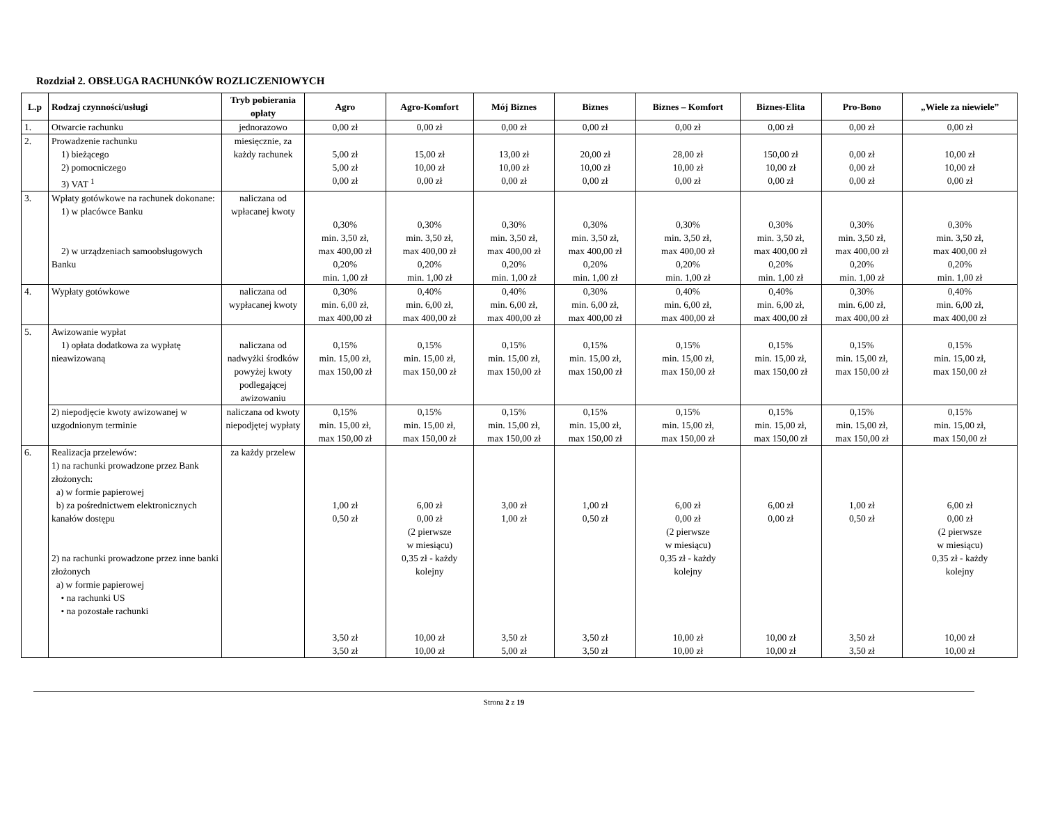Rozdział 2. OBSŁUGA RACHUNKÓW ROZLICZENIOWYCH
| L.p | Rodzaj czynności/usługi | Tryb pobierania opłaty | Agro | Agro-Komfort | Mój Biznes | Biznes | Biznes – Komfort | Biznes-Elita | Pro-Bono | „Wiele za niewiele” |
| --- | --- | --- | --- | --- | --- | --- | --- | --- | --- | --- |
| 1. | Otwarcie rachunku | jednorazowo | 0,00 zł | 0,00 zł | 0,00 zł | 0,00 zł | 0,00 zł | 0,00 zł | 0,00 zł | 0,00 zł |
| 2. | Prowadzenie rachunku 1) bieżącego 2) pomocniczego 3) VAT <sup>1</sup> | miesięcznie, za każdy rachunek | 5,00 zł 5,00 zł 0,00 zł | 15,00 zł 10,00 zł 0,00 zł | 13,00 zł 10,00 zł 0,00 zł | 20,00 zł 10,00 zł 0,00 zł | 28,00 zł 10,00 zł 0,00 zł | 150,00 zł 10,00 zł 0,00 zł | 0,00 zł 0,00 zł 0,00 zł | 10,00 zł 10,00 zł 0,00 zł |
| 3. | Wpłaty gotówkowe na rachunek dokonane: 1) w placówce Banku 2) w urządzeniach samoobsługowych Banku | naliczana od wpłacanej kwoty | 0,30% min. 3,50 zł, max 400,00 zł 0,20% min. 1,00 zł | 0,30% min. 3,50 zł, max 400,00 zł 0,20% min. 1,00 zł | 0,30% min. 3,50 zł, max 400,00 zł 0,20% min. 1,00 zł | 0,30% min. 3,50 zł, max 400,00 zł 0,20% min. 1,00 zł | 0,30% min. 3,50 zł, max 400,00 zł 0,20% min. 1,00 zł | 0,30% min. 3,50 zł, max 400,00 zł 0,20% min. 1,00 zł | 0,30% min. 3,50 zł, max 400,00 zł 0,20% min. 1,00 zł | 0,30% min. 3,50 zł, max 400,00 zł 0,20% min. 1,00 zł |
| 4. | Wypłaty gotówkowe | naliczana od wypłacanej kwoty | 0,30% min. 6,00 zł, max 400,00 zł | 0,40% min. 6,00 zł, max 400,00 zł | 0,40% min. 6,00 zł, max 400,00 zł | 0,30% min. 6,00 zł, max 400,00 zł | 0,40% min. 6,00 zł, max 400,00 zł | 0,40% min. 6,00 zł, max 400,00 zł | 0,30% min. 6,00 zł, max 400,00 zł | 0,40% min. 6,00 zł, max 400,00 zł |
| 5. | Awizowanie wypłat 1) opłata dodatkowa za wypłatę nieawizowaną | naliczana od nadwyżki środków powyżej kwoty podlegającej awizowaniu | 0,15% min. 15,00 zł, max 150,00 zł | 0,15% min. 15,00 zł, max 150,00 zł | 0,15% min. 15,00 zł, max 150,00 zł | 0,15% min. 15,00 zł, max 150,00 zł | 0,15% min. 15,00 zł, max 150,00 zł | 0,15% min. 15,00 zł, max 150,00 zł | 0,15% min. 15,00 zł, max 150,00 zł | 0,15% min. 15,00 zł, max 150,00 zł |
| | 2) niepodjęcie kwoty awizowanej w uzgodnionym terminie | naliczana od kwoty niepodjętej wypłaty | 0,15% min. 15,00 zł, max 150,00 zł | 0,15% min. 15,00 zł, max 150,00 zł | 0,15% min. 15,00 zł, max 150,00 zł | 0,15% min. 15,00 zł, max 150,00 zł | 0,15% min. 15,00 zł, max 150,00 zł | 0,15% min. 15,00 zł, max 150,00 zł | 0,15% min. 15,00 zł, max 150,00 zł | 0,15% min. 15,00 zł, max 150,00 zł |
| 6. | Realizacja przelewów: 1) na rachunki prowadzone przez Bank złożonych: a) w formie papierowej b) za pośrednictwem elektronicznych kanałów dostępu 2) na rachunki prowadzone przez inne banki złożonych a) w formie papierowej • na rachunki US • na pozostałe rachunki | za każdy przelew | 1,00 zł 0,50 zł 3,50 zł 3,50 zł | 6,00 zł 0,00 zł (2 pierwsze w miesiącu) 0,35 zł - każdy kolejny 10,00 zł 10,00 zł | 3,00 zł 1,00 zł 3,50 zł 5,00 zł | 1,00 zł 0,50 zł 3,50 zł 3,50 zł | 6,00 zł 0,00 zł (2 pierwsze w miesiącu) 0,35 zł - każdy kolejny 10,00 zł 10,00 zł | 6,00 zł 0,00 zł 10,00 zł 10,00 zł | 1,00 zł 0,50 zł 3,50 zł 3,50 zł | 6,00 zł 0,00 zł (2 pierwsze w miesiącu) 0,35 zł - każdy kolejny 10,00 zł 10,00 zł |
Strona 2 z 19